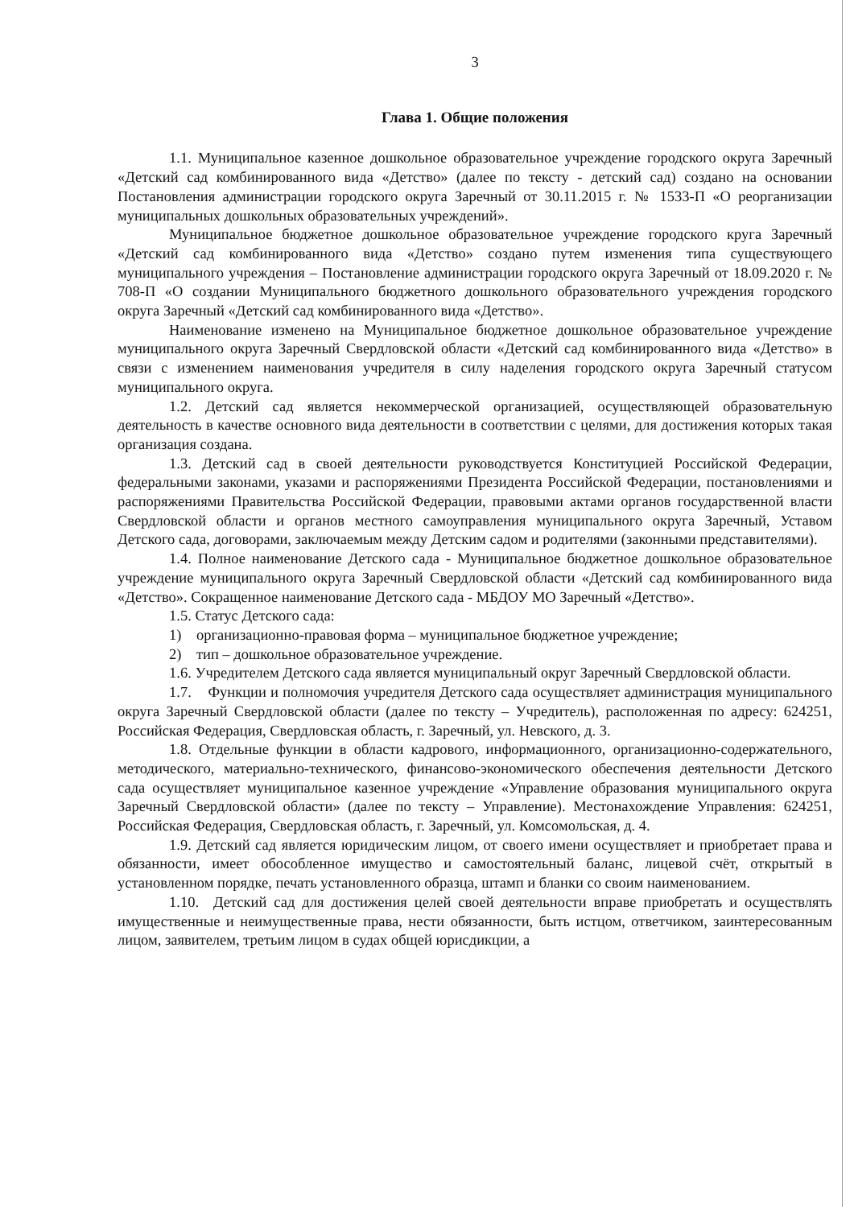3
Глава 1. Общие положения
1.1. Муниципальное казенное дошкольное образовательное учреждение городского округа Заречный «Детский сад комбинированного вида «Детство» (далее по тексту - детский сад) создано на основании Постановления администрации городского округа Заречный от 30.11.2015 г. № 1533-П «О реорганизации муниципальных дошкольных образовательных учреждений».
Муниципальное бюджетное дошкольное образовательное учреждение городского круга Заречный «Детский сад комбинированного вида «Детство» создано путем изменения типа существующего муниципального учреждения – Постановление администрации городского округа Заречный от 18.09.2020 г. № 708-П «О создании Муниципального бюджетного дошкольного образовательного учреждения городского округа Заречный «Детский сад комбинированного вида «Детство».
Наименование изменено на Муниципальное бюджетное дошкольное образовательное учреждение муниципального округа Заречный Свердловской области «Детский сад комбинированного вида «Детство» в связи с изменением наименования учредителя в силу наделения городского округа Заречный статусом муниципального округа.
1.2. Детский сад является некоммерческой организацией, осуществляющей образовательную деятельность в качестве основного вида деятельности в соответствии с целями, для достижения которых такая организация создана.
1.3. Детский сад в своей деятельности руководствуется Конституцией Российской Федерации, федеральными законами, указами и распоряжениями Президента Российской Федерации, постановлениями и распоряжениями Правительства Российской Федерации, правовыми актами органов государственной власти Свердловской области и органов местного самоуправления муниципального округа Заречный, Уставом Детского сада, договорами, заключаемым между Детским садом и родителями (законными представителями).
1.4. Полное наименование Детского сада - Муниципальное бюджетное дошкольное образовательное учреждение муниципального округа Заречный Свердловской области «Детский сад комбинированного вида «Детство». Сокращенное наименование Детского сада - МБДОУ МО Заречный «Детство».
1.5. Статус Детского сада:
1) организационно-правовая форма – муниципальное бюджетное учреждение;
2) тип – дошкольное образовательное учреждение.
1.6. Учредителем Детского сада является муниципальный округ Заречный Свердловской области.
1.7. Функции и полномочия учредителя Детского сада осуществляет администрация муниципального округа Заречный Свердловской области (далее по тексту – Учредитель), расположенная по адресу: 624251, Российская Федерация, Свердловская область, г. Заречный, ул. Невского, д. 3.
1.8. Отдельные функции в области кадрового, информационного, организационно-содержательного, методического, материально-технического, финансово-экономического обеспечения деятельности Детского сада осуществляет муниципальное казенное учреждение «Управление образования муниципального округа Заречный Свердловской области» (далее по тексту – Управление). Местонахождение Управления: 624251, Российская Федерация, Свердловская область, г. Заречный, ул. Комсомольская, д. 4.
1.9. Детский сад является юридическим лицом, от своего имени осуществляет и приобретает права и обязанности, имеет обособленное имущество и самостоятельный баланс, лицевой счёт, открытый в установленном порядке, печать установленного образца, штамп и бланки со своим наименованием.
1.10. Детский сад для достижения целей своей деятельности вправе приобретать и осуществлять имущественные и неимущественные права, нести обязанности, быть истцом, ответчиком, заинтересованным лицом, заявителем, третьим лицом в судах общей юрисдикции, а